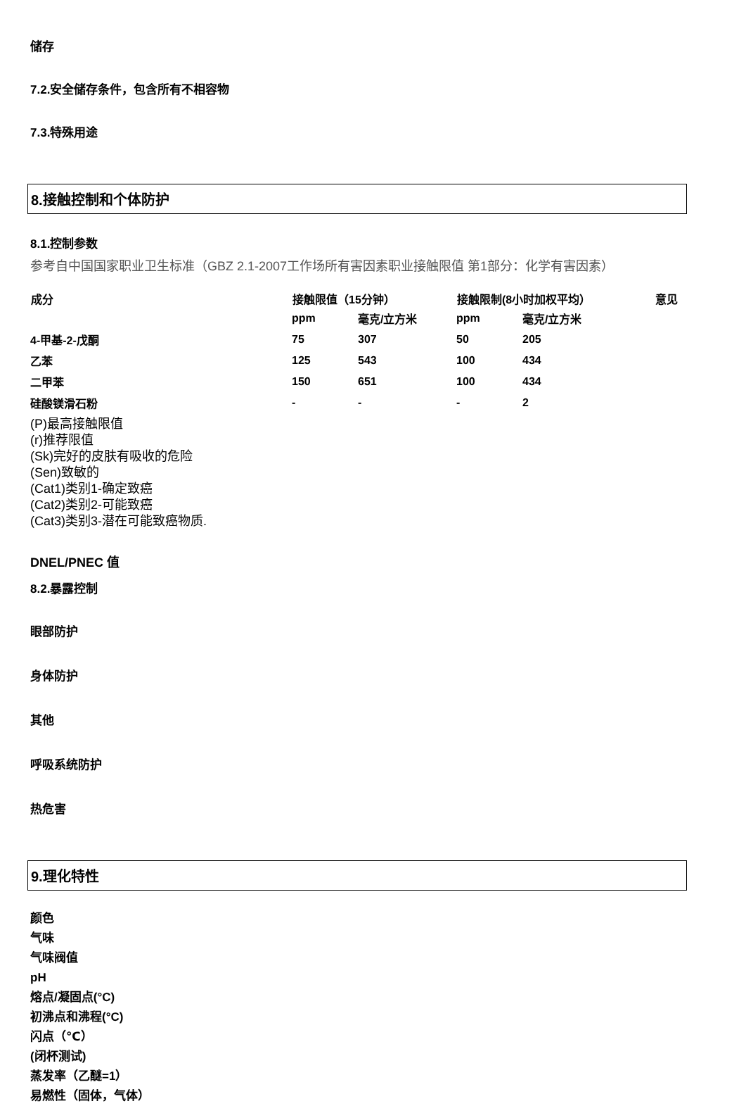储存
7.2.安全储存条件，包含所有不相容物
7.3.特殊用途
8.接触控制和个体防护
8.1.控制参数
参考自中国国家职业卫生标准（GBZ 2.1-2007工作场所有害因素职业接触限值 第1部分：化学有害因素）
| 成分 | 接触限值（15分钟） | | 接触限制(8小时加权平均） | | 意见 |
| --- | --- | --- | --- | --- | --- |
| | ppm | 毫克/立方米 | ppm | 毫克/立方米 | |
| 4-甲基-2-戊酮 | 75 | 307 | 50 | 205 | |
| 乙苯 | 125 | 543 | 100 | 434 | |
| 二甲苯 | 150 | 651 | 100 | 434 | |
| 硅酸镁滑石粉 | - | - | - | 2 | |
(P)最高接触限值
(r)推荐限值
(Sk)完好的皮肤有吸收的危险
(Sen)致敏的
(Cat1)类别1-确定致癌
(Cat2)类别2-可能致癌
(Cat3)类别3-潜在可能致癌物质.
DNEL/PNEC 值
8.2.暴露控制
眼部防护
身体防护
其他
呼吸系统防护
热危害
9.理化特性
颜色
气味
气味阀值
pH
熔点/凝固点(°C)
初沸点和沸程(°C)
闪点（℃）
(闭杯测试)
蒸发率（乙醚=1）
易燃性（固体，气体）